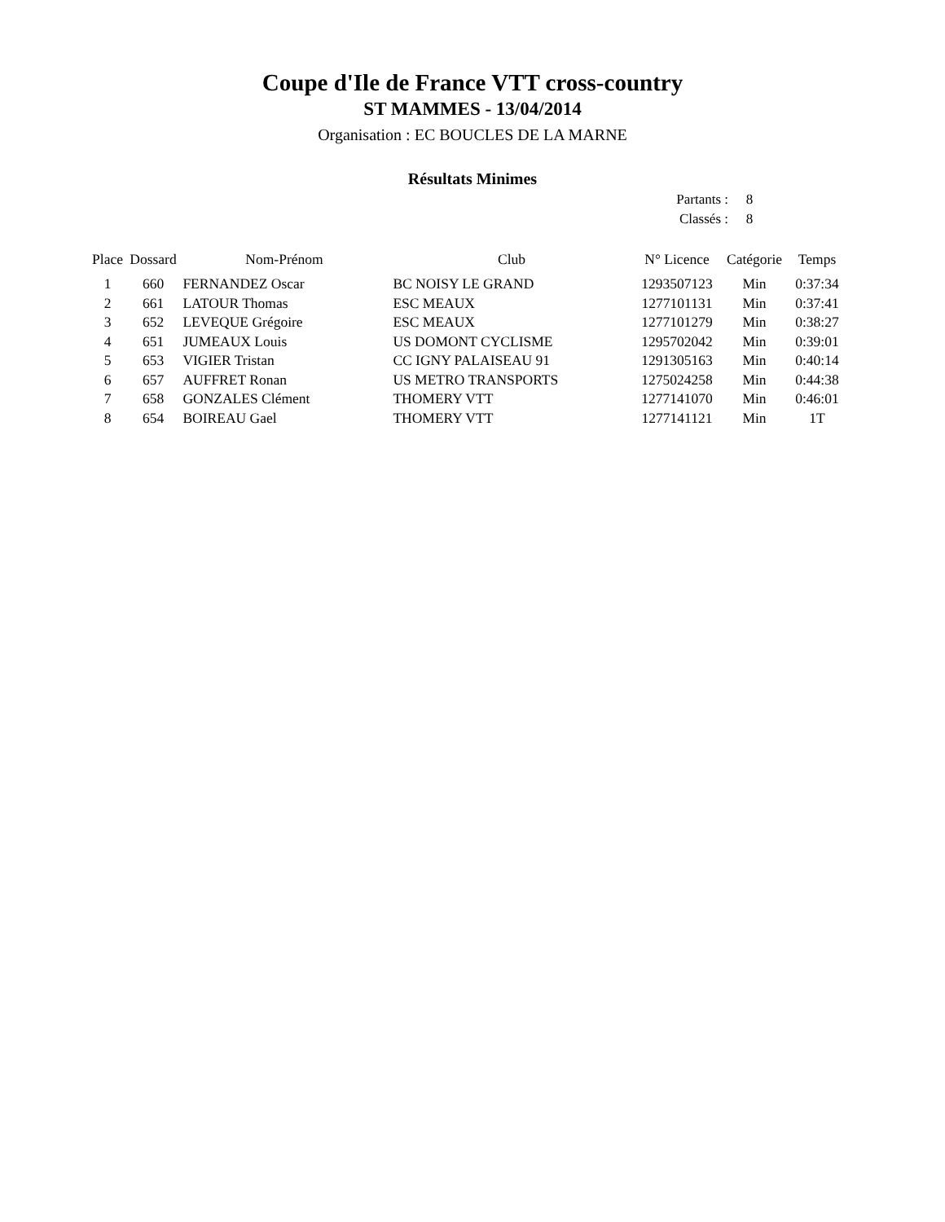Coupe d'Ile de France VTT cross-country
ST MAMMES - 13/04/2014
Organisation : EC BOUCLES DE LA MARNE
Résultats Minimes
| Partants : | 8 |
| Classés : | 8 |
| Place | Dossard | Nom-Prénom | Club | N° Licence | Catégorie | Temps |
| --- | --- | --- | --- | --- | --- | --- |
| 1 | 660 | FERNANDEZ Oscar | BC NOISY LE GRAND | 1293507123 | Min | 0:37:34 |
| 2 | 661 | LATOUR Thomas | ESC MEAUX | 1277101131 | Min | 0:37:41 |
| 3 | 652 | LEVEQUE Grégoire | ESC MEAUX | 1277101279 | Min | 0:38:27 |
| 4 | 651 | JUMEAUX Louis | US DOMONT CYCLISME | 1295702042 | Min | 0:39:01 |
| 5 | 653 | VIGIER Tristan | CC IGNY PALAISEAU 91 | 1291305163 | Min | 0:40:14 |
| 6 | 657 | AUFFRET Ronan | US METRO TRANSPORTS | 1275024258 | Min | 0:44:38 |
| 7 | 658 | GONZALES Clément | THOMERY VTT | 1277141070 | Min | 0:46:01 |
| 8 | 654 | BOIREAU Gael | THOMERY VTT | 1277141121 | Min | 1T |